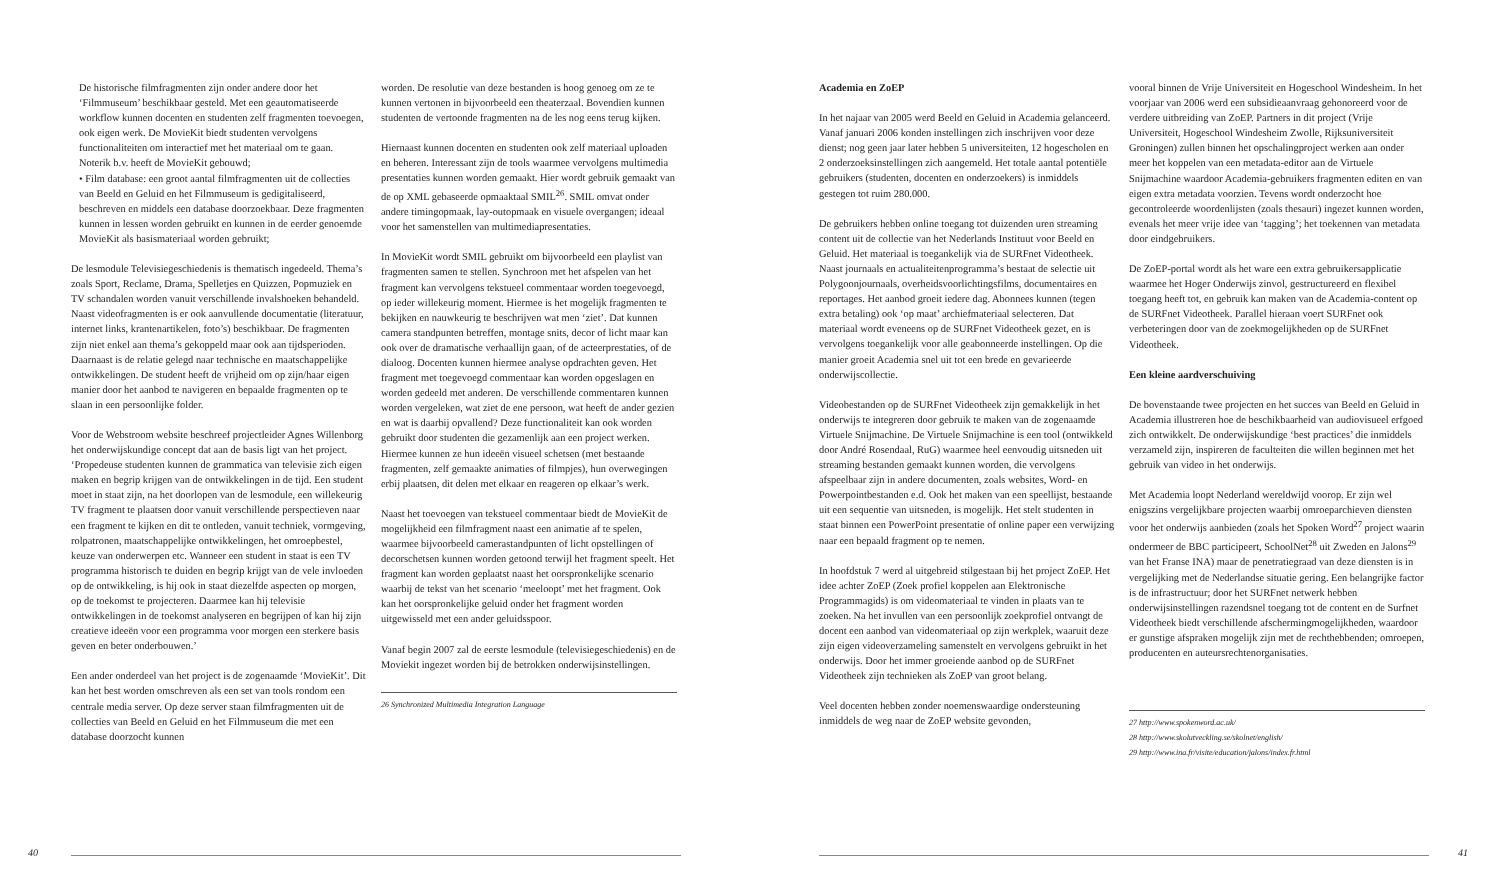De historische filmfragmenten zijn onder andere door het ‘Filmmuseum’ beschikbaar gesteld. Met een geautomatiseerde workflow kunnen docenten en studenten zelf fragmenten toevoegen, ook eigen werk. De MovieKit biedt studenten vervolgens functionaliteiten om interactief met het materiaal om te gaan. Noterik b.v. heeft de MovieKit gebouwd;
• Film database: een groot aantal filmfragmenten uit de collecties van Beeld en Geluid en het Filmmuseum is gedigitaliseerd, beschreven en middels een database doorzoekbaar. Deze fragmenten kunnen in lessen worden gebruikt en kunnen in de eerder genoemde MovieKit als basismateriaal worden gebruikt;
De lesmodule Televisiegeschiedenis is thematisch ingedeeld. Thema’s zoals Sport, Reclame, Drama, Spelletjes en Quizzen, Popmuziek en TV schandalen worden vanuit verschillende invalshoeken behandeld. Naast videofragmenten is er ook aanvullende documentatie (literatuur, internet links, krantenartikelen, foto’s) beschikbaar. De fragmenten zijn niet enkel aan thema’s gekoppeld maar ook aan tijdsperioden. Daarnaast is de relatie gelegd naar technische en maatschappelijke ontwikkelingen. De student heeft de vrijheid om op zijn/haar eigen manier door het aanbod te navigeren en bepaalde fragmenten op te slaan in een persoonlijke folder.
Voor de Webstroom website beschreef projectleider Agnes Willenborg het onderwijskundige concept dat aan de basis ligt van het project. ‘Propedeuse studenten kunnen de grammatica van televisie zich eigen maken en begrip krijgen van de ontwikkelingen in de tijd. Een student moet in staat zijn, na het doorlopen van de lesmodule, een willekeurig TV fragment te plaatsen door vanuit verschillende perspectieven naar een fragment te kijken en dit te ontleden, vanuit techniek, vormgeving, rolpatronen, maatschappelijke ontwikkelingen, het omroepbestel, keuze van onderwerpen etc. Wanneer een student in staat is een TV programma historisch te duiden en begrip krijgt van de vele invloeden op de ontwikkeling, is hij ook in staat diezelfde aspecten op morgen, op de toekomst te projecteren. Daarmee kan hij televisie ontwikkelingen in de toekomst analyseren en begrijpen of kan hij zijn creatieve ideeën voor een programma voor morgen een sterkere basis geven en beter onderbouwen.’
Een ander onderdeel van het project is de zogenaamde ‘MovieKit’. Dit kan het best worden omschreven als een set van tools rondom een centrale media server. Op deze server staan filmfragmenten uit de collecties van Beeld en Geluid en het Filmmuseum die met een database doorzocht kunnen
worden. De resolutie van deze bestanden is hoog genoeg om ze te kunnen vertonen in bijvoorbeeld een theaterzaal. Bovendien kunnen studenten de vertoonde fragmenten na de les nog eens terug kijken.
Hiernaast kunnen docenten en studenten ook zelf materiaal uploaden en beheren. Interessant zijn de tools waarmee vervolgens multimedia presentaties kunnen worden gemaakt. Hier wordt gebruik gemaakt van de op XML gebaseerde opmaaktaal SMIL<sup>26</sup>. SMIL omvat onder andere timingopmaak, lay-outopmaak en visuele overgangen; ideaal voor het samenstellen van multimediapresentaties.
In MovieKit wordt SMIL gebruikt om bijvoorbeeld een playlist van fragmenten samen te stellen. Synchroon met het afspelen van het fragment kan vervolgens tekstueel commentaar worden toegevoegd, op ieder willekeurig moment. Hiermee is het mogelijk fragmenten te bekijken en nauwkeurig te beschrijven wat men ‘ziet’. Dat kunnen camera standpunten betreffen, montage snits, decor of licht maar kan ook over de dramatische verhaallijn gaan, of de acteerprestaties, of de dialoog. Docenten kunnen hiermee analyse opdrachten geven. Het fragment met toegevoegd commentaar kan worden opgeslagen en worden gedeeld met anderen. De verschillende commentaren kunnen worden vergeleken, wat ziet de ene persoon, wat heeft de ander gezien en wat is daarbij opvallend? Deze functionaliteit kan ook worden gebruikt door studenten die gezamenlijk aan een project werken. Hiermee kunnen ze hun ideeën visueel schetsen (met bestaande fragmenten, zelf gemaakte animaties of filmpjes), hun overwegingen erbij plaatsen, dit delen met elkaar en reageren op elkaar’s werk.
Naast het toevoegen van tekstueel commentaar biedt de MovieKit de mogelijkheid een filmfragment naast een animatie af te spelen, waarmee bijvoorbeeld camerastandpunten of licht opstellingen of decorschetsen kunnen worden getoond terwijl het fragment speelt. Het fragment kan worden geplaatst naast het oorspronkelijke scenario waarbij de tekst van het scenario ‘meeloopt’ met het fragment. Ook kan het oorspronkelijke geluid onder het fragment worden uitgewisseld met een ander geluidsspoor.
Vanaf begin 2007 zal de eerste lesmodule (televisiegeschiedenis) en de Moviekit ingezet worden bij de betrokken onderwijsinstellingen.
26 Synchronized Multimedia Integration Language
40
Academia en ZoEP
In het najaar van 2005 werd Beeld en Geluid in Academia gelanceerd. Vanaf januari 2006 konden instellingen zich inschrijven voor deze dienst; nog geen jaar later hebben 5 universiteiten, 12 hogescholen en 2 onderzoeksinstellingen zich aangemeld. Het totale aantal potentiële gebruikers (studenten, docenten en onderzoekers) is inmiddels gestegen tot ruim 280.000.
De gebruikers hebben online toegang tot duizenden uren streaming content uit de collectie van het Nederlands Instituut voor Beeld en Geluid. Het materiaal is toegankelijk via de SURFnet Videotheek.
Naast journaals en actualiteitenprogramma’s bestaat de selectie uit Polygoonjournaals, overheidsvoorlichtingsfilms, documentaires en reportages. Het aanbod groeit iedere dag. Abonnees kunnen (tegen extra betaling) ook ‘op maat’ archiefmateriaal selecteren. Dat materiaal wordt eveneens op de SURFnet Videotheek gezet, en is vervolgens toegankelijk voor alle geabonneerde instellingen. Op die manier groeit Academia snel uit tot een brede en gevarieerde onderwijscollectie.
Videobestanden op de SURFnet Videotheek zijn gemakkelijk in het onderwijs te integreren door gebruik te maken van de zogenaamde Virtuele Snijmachine. De Virtuele Snijmachine is een tool (ontwikkeld door André Rosendaal, RuG) waarmee heel eenvoudig uitsneden uit streaming bestanden gemaakt kunnen worden, die vervolgens afspeelbaar zijn in andere documenten, zoals websites, Word- en Powerpointbestanden e.d. Ook het maken van een speellijst, bestaande uit een sequentie van uitsneden, is mogelijk. Het stelt studenten in staat binnen een PowerPoint presentatie of online paper een verwijzing naar een bepaald fragment op te nemen.
In hoofdstuk 7 werd al uitgebreid stilgestaan bij het project ZoEP. Het idee achter ZoEP (Zoek profiel koppelen aan Elektronische Programmagids) is om videomateriaal te vinden in plaats van te zoeken. Na het invullen van een persoonlijk zoekprofiel ontvangt de docent een aanbod van videomateriaal op zijn werkplek, waaruit deze zijn eigen videoverzameling samenstelt en vervolgens gebruikt in het onderwijs. Door het immer groeiende aanbod op de SURFnet Videotheek zijn technieken als ZoEP van groot belang.
Veel docenten hebben zonder noemenswaardige ondersteuning inmiddels de weg naar de ZoEP website gevonden,
vooral binnen de Vrije Universiteit en Hogeschool Windesheim. In het voorjaar van 2006 werd een subsidieaanvraag gehonoreerd voor de verdere uitbreiding van ZoEP. Partners in dit project (Vrije Universiteit, Hogeschool Windesheim Zwolle, Rijksuniversiteit Groningen) zullen binnen het opschalingproject werken aan onder meer het koppelen van een metadata-editor aan de Virtuele Snijmachine waardoor Academia-gebruikers fragmenten editen en van eigen extra metadata voorzien. Tevens wordt onderzocht hoe gecontroleerde woordenlijsten (zoals thesauri) ingezet kunnen worden, evenals het meer vrije idee van ‘tagging’; het toekennen van metadata door eindgebruikers.
De ZoEP-portal wordt als het ware een extra gebruikersapplicatie waarmee het Hoger Onderwijs zinvol, gestructureerd en flexibel toegang heeft tot, en gebruik kan maken van de Academia-content op de SURFnet Videotheek. Parallel hieraan voert SURFnet ook verbeteringen door van de zoekmogelijkheden op de SURFnet Videotheek.
Een kleine aardverschuiving
De bovenstaande twee projecten en het succes van Beeld en Geluid in Academia illustreren hoe de beschikbaarheid van audiovisueel erfgoed zich ontwikkelt. De onderwijskundige ‘best practices’ die inmiddels verzameld zijn, inspireren de faculteiten die willen beginnen met het gebruik van video in het onderwijs.
Met Academia loopt Nederland wereldwijd voorop. Er zijn wel enigszins vergelijkbare projecten waarbij omroeparchieven diensten voor het onderwijs aanbieden (zoals het Spoken Word<sup>27</sup> project waarin ondermeer de BBC participeert, SchoolNet<sup>28</sup> uit Zweden en Jalons<sup>29</sup> van het Franse INA) maar de penetratiegraad van deze diensten is in vergelijking met de Nederlandse situatie gering. Een belangrijke factor is de infrastructuur; door het SURFnet netwerk hebben onderwijsinstellingen razendsnel toegang tot de content en de Surfnet Videotheek biedt verschillende afschermingmogelijkheden, waardoor er gunstige afspraken mogelijk zijn met de rechthebbenden; omroepen, producenten en auteursrechtenorganisaties.
27 http://www.spokenword.ac.uk/
28 http://www.skolutveckling.se/skolnet/english/
29 http://www.ina.fr/visite/education/jalons/index.fr.html
41